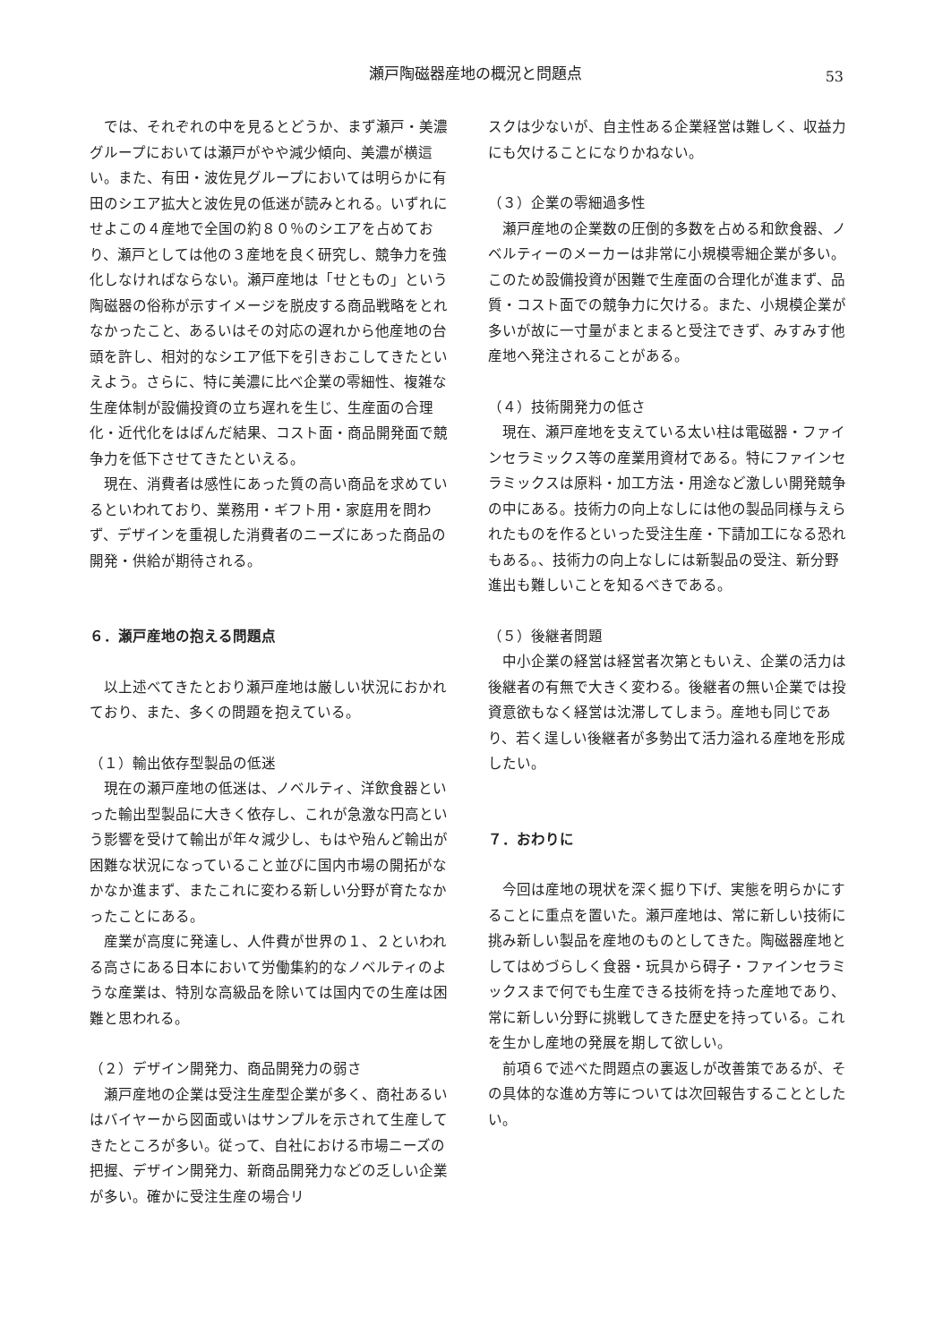瀬戸陶磁器産地の概況と問題点
53
では、それぞれの中を見るとどうか、まず瀬戸・美濃グループにおいては瀬戸がやや減少傾向、美濃が横這い。また、有田・波佐見グループにおいては明らかに有田のシエア拡大と波佐見の低迷が読みとれる。いずれにせよこの４産地で全国の約８０％のシエアを占めており、瀬戸としては他の３産地を良く研究し、競争力を強化しなければならない。瀬戸産地は「せともの」という陶磁器の俗称が示すイメージを脱皮する商品戦略をとれなかったこと、あるいはその対応の遅れから他産地の台頭を許し、相対的なシエア低下を引きおこしてきたといえよう。さらに、特に美濃に比べ企業の零細性、複雑な生産体制が設備投資の立ち遅れを生じ、生産面の合理化・近代化をはばんだ結果、コスト面・商品開発面で競争力を低下させてきたといえる。
現在、消費者は感性にあった質の高い商品を求めているといわれており、業務用・ギフト用・家庭用を問わず、デザインを重視した消費者のニーズにあった商品の開発・供給が期待される。
６．瀬戸産地の抱える問題点
以上述べてきたとおり瀬戸産地は厳しい状況におかれており、また、多くの問題を抱えている。
（１）輸出依存型製品の低迷
現在の瀬戸産地の低迷は、ノベルティ、洋飲食器といった輸出型製品に大きく依存し、これが急激な円高という影響を受けて輸出が年々減少し、もはや殆んど輸出が困難な状況になっていること並びに国内市場の開拓がなかなか進まず、またこれに変わる新しい分野が育たなかったことにある。
産業が高度に発達し、人件費が世界の１、２といわれる高さにある日本において労働集約的なノベルティのような産業は、特別な高級品を除いては国内での生産は困難と思われる。
（２）デザイン開発力、商品開発力の弱さ
瀬戸産地の企業は受注生産型企業が多く、商社あるいはバイヤーから図面或いはサンプルを示されて生産してきたところが多い。従って、自社における市場ニーズの把握、デザイン開発力、新商品開発力などの乏しい企業が多い。確かに受注生産の場合リ
スクは少ないが、自主性ある企業経営は難しく、収益力にも欠けることになりかねない。
（３）企業の零細過多性
瀬戸産地の企業数の圧倒的多数を占める和飲食器、ノベルティーのメーカーは非常に小規模零細企業が多い。このため設備投資が困難で生産面の合理化が進まず、品質・コスト面での競争力に欠ける。また、小規模企業が多いが故に一寸量がまとまると受注できず、みすみす他産地へ発注されることがある。
（４）技術開発力の低さ
現在、瀬戸産地を支えている太い柱は電磁器・ファインセラミックス等の産業用資材である。特にファインセラミックスは原料・加工方法・用途など激しい開発競争の中にある。技術力の向上なしには他の製品同様与えられたものを作るといった受注生産・下請加工になる恐れもある。、技術力の向上なしには新製品の受注、新分野進出も難しいことを知るべきである。
（５）後継者問題
中小企業の経営は経営者次第ともいえ、企業の活力は後継者の有無で大きく変わる。後継者の無い企業では投資意欲もなく経営は沈滞してしまう。産地も同じであり、若く逞しい後継者が多勢出て活力溢れる産地を形成したい。
７．おわりに
今回は産地の現状を深く掘り下げ、実態を明らかにすることに重点を置いた。瀬戸産地は、常に新しい技術に挑み新しい製品を産地のものとしてきた。陶磁器産地としてはめづらしく食器・玩具から碍子・ファインセラミックスまで何でも生産できる技術を持った産地であり、常に新しい分野に挑戦してきた歴史を持っている。これを生かし産地の発展を期して欲しい。
前項６で述べた問題点の裏返しが改善策であるが、その具体的な進め方等については次回報告することとしたい。